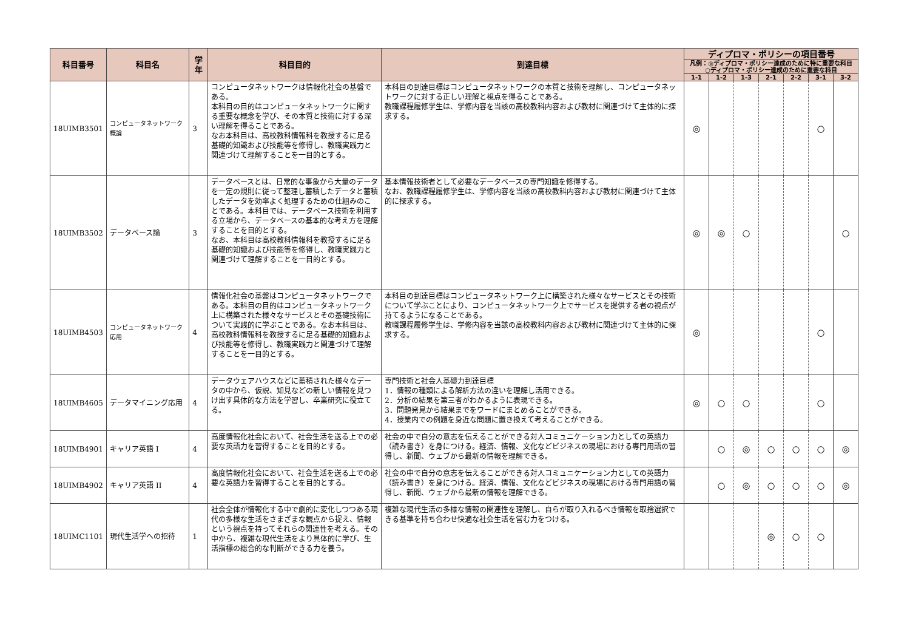| 科目番号 | 科目名 | 学年 | 科目目的 | 到達目標 | ディプロマ・ポリシーの項目番号 | | | | | | |
| --- | --- | --- | --- | --- | --- | --- | --- | --- | --- | --- | --- |
| | | | | | 凡例：◎ディプロマ・ポリシー達成のために特に重要な科目 ○ディプロマ・ポリシー達成のために重要な科目 | | | | | | |
| | | | | | 1-1 | 1-2 | 1-3 | 2-1 | 2-2 | 3-1 | 3-2 |
| 18UIMB3501 | コンピュータネットワーク概論 | 3 | コンピュータネットワークは情報化社会の基盤である。 本科目の目的はコンピュータネットワークに関する重要な概念を学び、その本質と技術に対する深い理解を得ることである。 なお本科目は、高校教科情報科を教授するに足る基礎的知識および技能等を修得し、教職実践力と関連づけて理解することを一目的とする。 | 本科目の到達目標はコンピュータネットワークの本質と技術を理解し、コンピュータネットワークに対する正しい理解と視点を得ることである。 教職課程履修学生は、学修内容を当該の高校教科内容および教材に関連づけて主体的に探求する。 | ◎ | | | | | ○ | |
| 18UIMB3502 | データベース論 | 3 | データベースとは、日常的な事象から大量のデータを一定の規則に従って整理し蓄積したデータと蓄積したデータを効率よく処理するための仕組みのことである。本科目では、データベース技術を利用する立場から、データベースの基本的な考え方を理解することを目的とする。 なお、本科目は高校教科情報科を教授するに足る基礎的知識および技能等を修得し、教職実践力と関連づけて理解することを一目的とする。 | 基本情報技術者として必要なデータベースの専門知識を修得する。 なお、教職課程履修学生は、学修内容を当該の高校教科内容および教材に関連づけて主体的に探求する。 | ◎ | ◎ | ○ | | | | ○ |
| 18UIMB4503 | コンピュータネットワーク応用 | 4 | 情報化社会の基盤はコンピュータネットワークである。本科目の目的はコンピュータネットワーク上に構築された様々なサービスとその基礎技術について実践的に学ぶことである。なお本科目は、高校教科情報科を教授するに足る基礎的知識および技能等を修得し、教職実践力と関連づけて理解することを一目的とする。 | 本科目の到達目標はコンピュータネットワーク上に構築された様々なサービスとその技術について学ぶことにより、コンピュータネットワーク上でサービスを提供する者の視点が持てるようになることである。 教職課程履修学生は、学修内容を当該の高校教科内容および教材に関連づけて主体的に探求する。 | ◎ | | | | | ○ | |
| 18UIMB4605 | データマイニング応用 | 4 | データウェアハウスなどに蓄積された様々なデータの中から、仮説、知見などの新しい情報を見つけ出す具体的な方法を学習し、卒業研究に役立てる。 | 専門技術と社会人基礎力到達目標 1．情報の種類による解析方法の違いを理解し活用できる。 2．分析の結果を第三者がわかるように表現できる。 3．問題発見から結果までをワードにまとめることができる。 4．授業内での例題を身近な問題に置き換えて考えることができる。 | ◎ | ○ | ○ | | | ○ | |
| 18UIMB4901 | キャリア英語 I | 4 | 高度情報化社会において、社会生活を送る上での必要な英語力を習得することを目的とする。 | 社会の中で自分の意志を伝えることができる対人コミュニケーション力としての英語力（読み書き）を身につける。経済、情報、文化などビジネスの現場における専門用語の習得し、新聞、ウェブから最新の情報を理解できる。 | | ○ | ◎ | ○ | ○ | ○ | ◎ |
| 18UIMB4902 | キャリア英語 II | 4 | 高度情報化社会において、社会生活を送る上での必要な英語力を習得することを目的とする。 | 社会の中で自分の意志を伝えることができる対人コミュニケーション力としての英語力（読み書き）を身につける。経済、情報、文化などビジネスの現場における専門用語の習得し、新聞、ウェブから最新の情報を理解できる。 | | ○ | ◎ | ○ | ○ | ○ | ◎ |
| 18UIMC1101 | 現代生活学への招待 | 1 | 社会全体が情報化する中で劇的に変化しつつある現代の多様な生活をさまざまな観点から捉え、情報という視点を持ってそれらの関連性を考える。その中から、複雑な現代生活をより具体的に学び、生活指標の総合的な判断ができる力を養う。 | 複雑な現代生活の多様な情報の関連性を理解し、自らが取り入れるべき情報を取捨選択できる基準を持ち合わせ快適な社会生活を営む力をつける。 | | | | ◎ | ○ | ○ | |